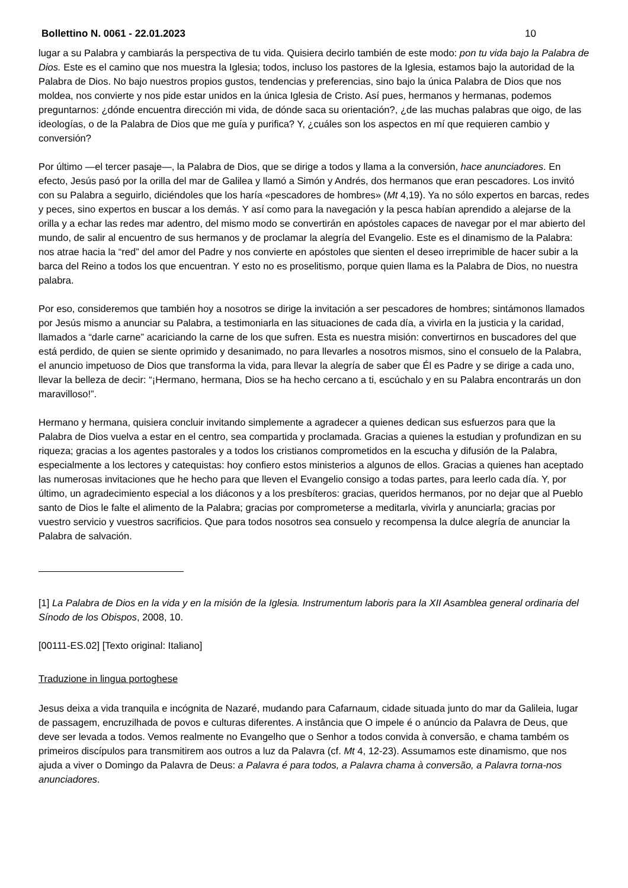Bollettino N. 0061 - 22.01.2023 10
lugar a su Palabra y cambiarás la perspectiva de tu vida. Quisiera decirlo también de este modo: pon tu vida bajo la Palabra de Dios. Este es el camino que nos muestra la Iglesia; todos, incluso los pastores de la Iglesia, estamos bajo la autoridad de la Palabra de Dios. No bajo nuestros propios gustos, tendencias y preferencias, sino bajo la única Palabra de Dios que nos moldea, nos convierte y nos pide estar unidos en la única Iglesia de Cristo. Así pues, hermanos y hermanas, podemos preguntarnos: ¿dónde encuentra dirección mi vida, de dónde saca su orientación?, ¿de las muchas palabras que oigo, de las ideologías, o de la Palabra de Dios que me guía y purifica? Y, ¿cuáles son los aspectos en mí que requieren cambio y conversión?
Por último —el tercer pasaje—, la Palabra de Dios, que se dirige a todos y llama a la conversión, hace anunciadores. En efecto, Jesús pasó por la orilla del mar de Galilea y llamó a Simón y Andrés, dos hermanos que eran pescadores. Los invitó con su Palabra a seguirlo, diciéndoles que los haría «pescadores de hombres» (Mt 4,19). Ya no sólo expertos en barcas, redes y peces, sino expertos en buscar a los demás. Y así como para la navegación y la pesca habían aprendido a alejarse de la orilla y a echar las redes mar adentro, del mismo modo se convertirán en apóstoles capaces de navegar por el mar abierto del mundo, de salir al encuentro de sus hermanos y de proclamar la alegría del Evangelio. Este es el dinamismo de la Palabra: nos atrae hacia la “red” del amor del Padre y nos convierte en apóstoles que sienten el deseo irreprimible de hacer subir a la barca del Reino a todos los que encuentran. Y esto no es proselitismo, porque quien llama es la Palabra de Dios, no nuestra palabra.
Por eso, consideremos que también hoy a nosotros se dirige la invitación a ser pescadores de hombres; sintámonos llamados por Jesús mismo a anunciar su Palabra, a testimoniarla en las situaciones de cada día, a vivirla en la justicia y la caridad, llamados a “darle carne” acariciando la carne de los que sufren. Esta es nuestra misión: convertirnos en buscadores del que está perdido, de quien se siente oprimido y desanimado, no para llevarles a nosotros mismos, sino el consuelo de la Palabra, el anuncio impetuoso de Dios que transforma la vida, para llevar la alegría de saber que Él es Padre y se dirige a cada uno, llevar la belleza de decir: “¡Hermano, hermana, Dios se ha hecho cercano a ti, escúchalo y en su Palabra encontrarás un don maravilloso!”.
Hermano y hermana, quisiera concluir invitando simplemente a agradecer a quienes dedican sus esfuerzos para que la Palabra de Dios vuelva a estar en el centro, sea compartida y proclamada. Gracias a quienes la estudian y profundizan en su riqueza; gracias a los agentes pastorales y a todos los cristianos comprometidos en la escucha y difusión de la Palabra, especialmente a los lectores y catequistas: hoy confiero estos ministerios a algunos de ellos. Gracias a quienes han aceptado las numerosas invitaciones que he hecho para que lleven el Evangelio consigo a todas partes, para leerlo cada día. Y, por último, un agradecimiento especial a los diáconos y a los presbíteros: gracias, queridos hermanos, por no dejar que al Pueblo santo de Dios le falte el alimento de la Palabra; gracias por comprometerse a meditarla, vivirla y anunciarla; gracias por vuestro servicio y vuestros sacrificios. Que para todos nosotros sea consuelo y recompensa la dulce alegría de anunciar la Palabra de salvación.
[1] La Palabra de Dios en la vida y en la misión de la Iglesia. Instrumentum laboris para la XII Asamblea general ordinaria del Sínodo de los Obispos, 2008, 10.
[00111-ES.02] [Texto original: Italiano]
Traduzione in lingua portoghese
Jesus deixa a vida tranquila e incógnita de Nazaré, mudando para Cafarnaum, cidade situada junto do mar da Galileia, lugar de passagem, encruzilhada de povos e culturas diferentes. A instância que O impele é o anúncio da Palavra de Deus, que deve ser levada a todos. Vemos realmente no Evangelho que o Senhor a todos convida à conversão, e chama também os primeiros discípulos para transmitirem aos outros a luz da Palavra (cf. Mt 4, 12-23). Assumamos este dinamismo, que nos ajuda a viver o Domingo da Palavra de Deus: a Palavra é para todos, a Palavra chama à conversão, a Palavra torna-nos anunciadores.